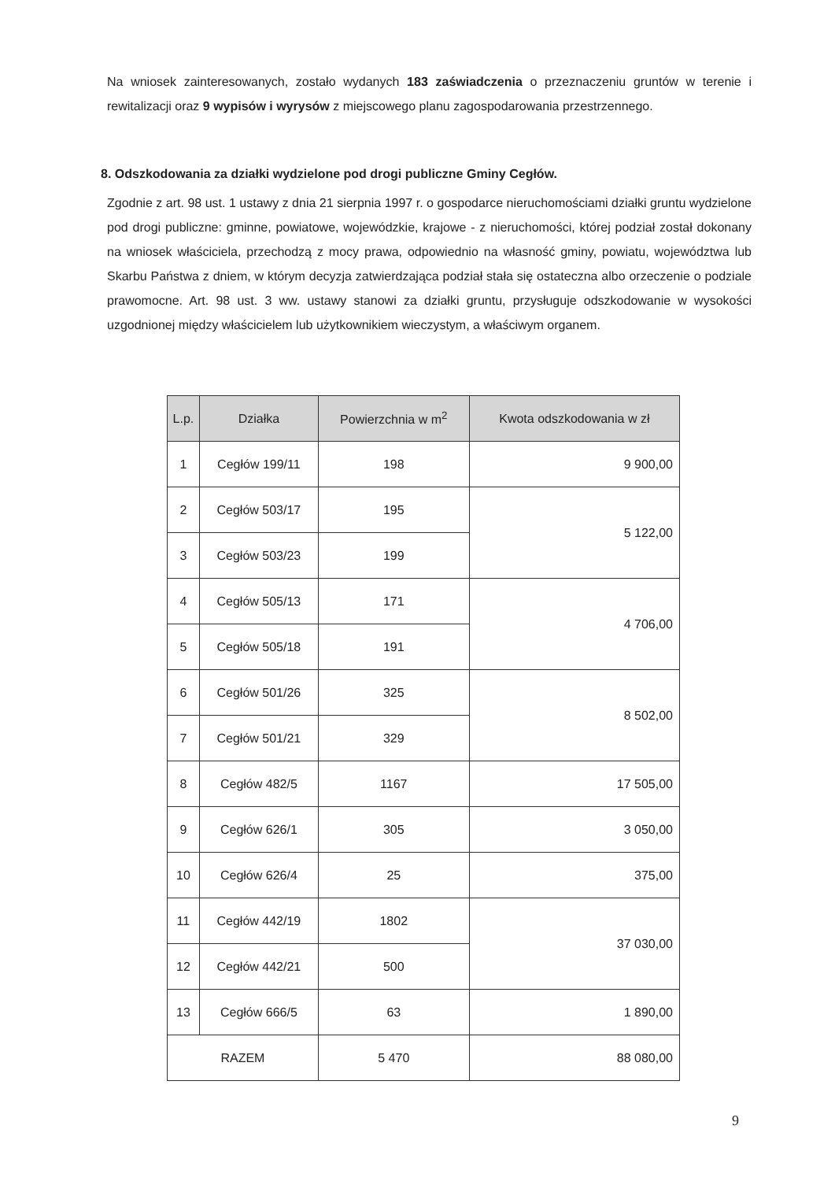Na wniosek zainteresowanych, zostało wydanych 183 zaświadczenia o przeznaczeniu gruntów w terenie i rewitalizacji oraz 9 wypisów i wyrysów z miejscowego planu zagospodarowania przestrzennego.
8. Odszkodowania za działki wydzielone pod drogi publiczne Gminy Cegłów.
Zgodnie z art. 98 ust. 1 ustawy z dnia 21 sierpnia 1997 r. o gospodarce nieruchomościami działki gruntu wydzielone pod drogi publiczne: gminne, powiatowe, wojewódzkie, krajowe - z nieruchomości, której podział został dokonany na wniosek właściciela, przechodzą z mocy prawa, odpowiednio na własność gminy, powiatu, województwa lub Skarbu Państwa z dniem, w którym decyzja zatwierdzająca podział stała się ostateczna albo orzeczenie o podziale prawomocne. Art. 98 ust. 3 ww. ustawy stanowi za działki gruntu, przysługuje odszkodowanie w wysokości uzgodnionej między właścicielem lub użytkownikiem wieczystym, a właściwym organem.
| L.p. | Działka | Powierzchnia w m<sup>2</sup> | Kwota odszkodowania w zł |
| --- | --- | --- | --- |
| 1 | Cegłów 199/11 | 198 | 9 900,00 |
| 2 | Cegłów 503/17 | 195 | 5 122,00 |
| 3 | Cegłów 503/23 | 199 | |
| 4 | Cegłów 505/13 | 171 | 4 706,00 |
| 5 | Cegłów 505/18 | 191 | |
| 6 | Cegłów 501/26 | 325 | 8 502,00 |
| 7 | Cegłów 501/21 | 329 | |
| 8 | Cegłów 482/5 | 1167 | 17 505,00 |
| 9 | Cegłów 626/1 | 305 | 3 050,00 |
| 10 | Cegłów 626/4 | 25 | 375,00 |
| 11 | Cegłów 442/19 | 1802 | 37 030,00 |
| 12 | Cegłów 442/21 | 500 | |
| 13 | Cegłów 666/5 | 63 | 1 890,00 |
| RAZEM | | 5 470 | 88 080,00 |
9